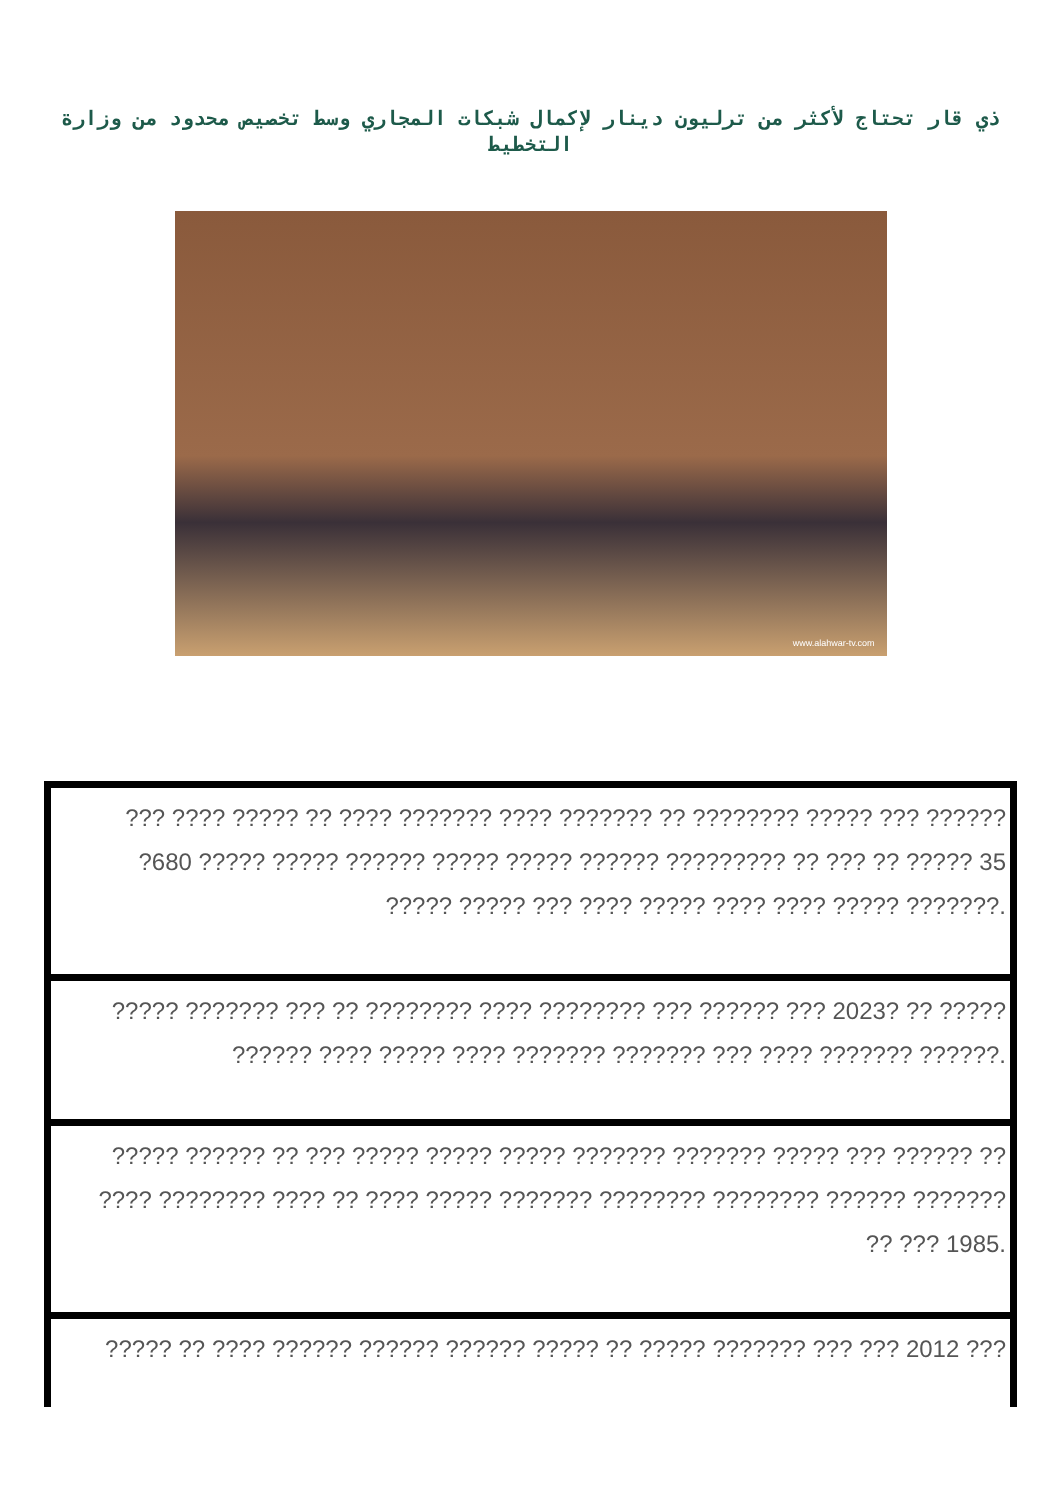ذي قار تحتاج لأكثر من ترليون دينار لإكمال شبكات المجاري وسط تخصيص محدود من وزارة التخطيط
www.alahwar-tv.com
??? ???? ????? ?? ???? ??????? ???? ??????? ?? ???????? ????? ??? ??????
?680 ????? ????? ?????? ????? ????? ?????? ????????? ?? ??? ?? ????? 35
????? ????? ??? ???? ????? ???? ???? ????? ???????.
????? ??????? ??? ?? ???????? ???? ???????? ??? ?????? ??? 2023? ?? ?????
?????? ???? ????? ???? ??????? ??????? ??? ???? ??????? ??????.
????? ?????? ?? ??? ????? ????? ????? ??????? ??????? ????? ??? ?????? ??
???? ???????? ???? ?? ???? ????? ??????? ???????? ???????? ?????? ???????
?? ??? 1985.
????? ?? ???? ?????? ?????? ?????? ????? ?? ????? ??????? ??? ??? 2012 ???